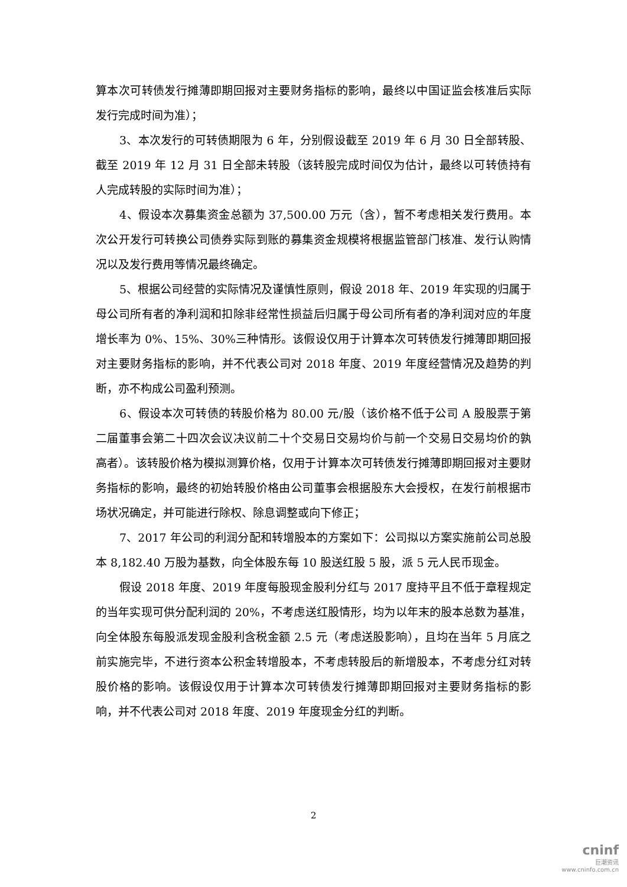算本次可转债发行摊薄即期回报对主要财务指标的影响，最终以中国证监会核准后实际发行完成时间为准）；
3、本次发行的可转债期限为 6 年，分别假设截至 2019 年 6 月 30 日全部转股、截至 2019 年 12 月 31 日全部未转股（该转股完成时间仅为估计，最终以可转债持有人完成转股的实际时间为准）；
4、假设本次募集资金总额为 37,500.00 万元（含），暂不考虑相关发行费用。本次公开发行可转换公司债券实际到账的募集资金规模将根据监管部门核准、发行认购情况以及发行费用等情况最终确定。
5、根据公司经营的实际情况及谨慎性原则，假设 2018 年、2019 年实现的归属于母公司所有者的净利润和扣除非经常性损益后归属于母公司所有者的净利润对应的年度增长率为 0%、15%、30%三种情形。该假设仅用于计算本次可转债发行摊薄即期回报对主要财务指标的影响，并不代表公司对 2018 年度、2019 年度经营情况及趋势的判断，亦不构成公司盈利预测。
6、假设本次可转债的转股价格为 80.00 元/股（该价格不低于公司 A 股股票于第二届董事会第二十四次会议决议前二十个交易日交易均价与前一个交易日交易均价的孰高者）。该转股价格为模拟测算价格，仅用于计算本次可转债发行摊薄即期回报对主要财务指标的影响，最终的初始转股价格由公司董事会根据股东大会授权，在发行前根据市场状况确定，并可能进行除权、除息调整或向下修正；
7、2017 年公司的利润分配和转增股本的方案如下：公司拟以方案实施前公司总股本 8,182.40 万股为基数，向全体股东每 10 股送红股 5 股，派 5 元人民币现金。
假设 2018 年度、2019 年度每股现金股利分红与 2017 度持平且不低于章程规定的当年实现可供分配利润的 20%，不考虑送红股情形，均为以年末的股本总数为基准，向全体股东每股派发现金股利含税金额 2.5 元（考虑送股影响），且均在当年 5 月底之前实施完毕，不进行资本公积金转增股本，不考虑转股后的新增股本，不考虑分红对转股价格的影响。该假设仅用于计算本次可转债发行摊薄即期回报对主要财务指标的影响，并不代表公司对 2018 年度、2019 年度现金分红的判断。
2
cninf
巨潮资讯
www.cninfo.com.cn